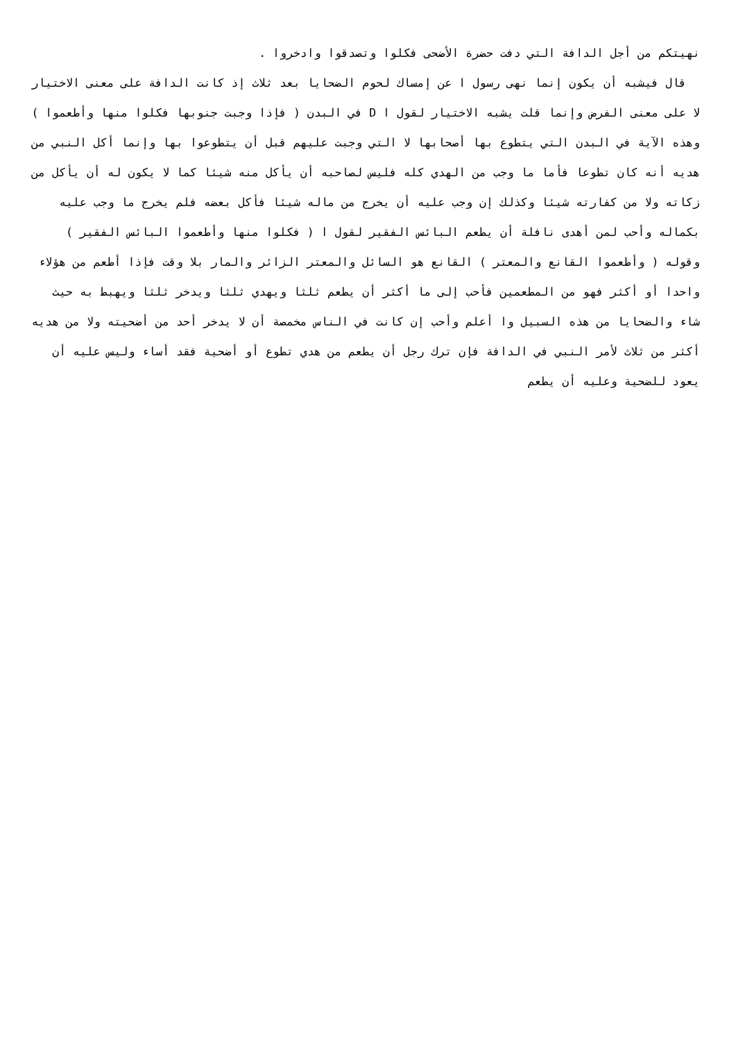نهيتكم من أجل الدافة التي دفت حضرة الأضحى فكلوا وتصدقوا وادخروا .
قال فيشبه أن يكون إنما نهى رسول ا عن إمساك لحوم الضحايا بعد ثلاث إذ كانت الدافة على معنى الاختيار لا على معنى الفرض وإنما قلت يشبه الاختيار لقول ا D في البدن ( فإذا وجبت جنوبها فكلوا منها وأطعموا ) وهذه الآية في البدن التي يتطوع بها أصحابها لا التي وجبت عليهم قبل أن يتطوعوا بها وإنما أكل النبي من هديه أنه كان تطوعا فأما ما وجب من الهدي كله فليس لصاحبه أن يأكل منه شيئا كما لا يكون له أن يأكل من زكاته ولا من كفارته شيئا وكذلك إن وجب عليه أن يخرج من ماله شيئا فأكل بعضه فلم يخرج ما وجب عليه بكماله وأحب لمن أهدى نافلة أن يطعم البائس الفقير لقول ا ( فكلوا منها وأطعموا البائس الفقير ) وقوله ( وأطعموا القانع والمعتر ) القانع هو السائل والمعتر الزائر والمار بلا وقت فإذا أطعم من هؤلاء واحدا أو أكثر فهو من المطعمين فأحب إلى ما أكثر أن يطعم ثلثا ويهدي ثلثا ويدخر ثلثا ويهبط به حيث شاء والضحايا من هذه السبيل وا أعلم وأحب إن كانت في الناس مخمصة أن لا يدخر أحد من أضحيته ولا من هديه أكثر من ثلاث لأمر النبي في الدافة فإن ترك رجل أن يطعم من هدي تطوع أو أضحية فقد أساء وليس عليه أن يعود للضحية وعليه أن يطعم